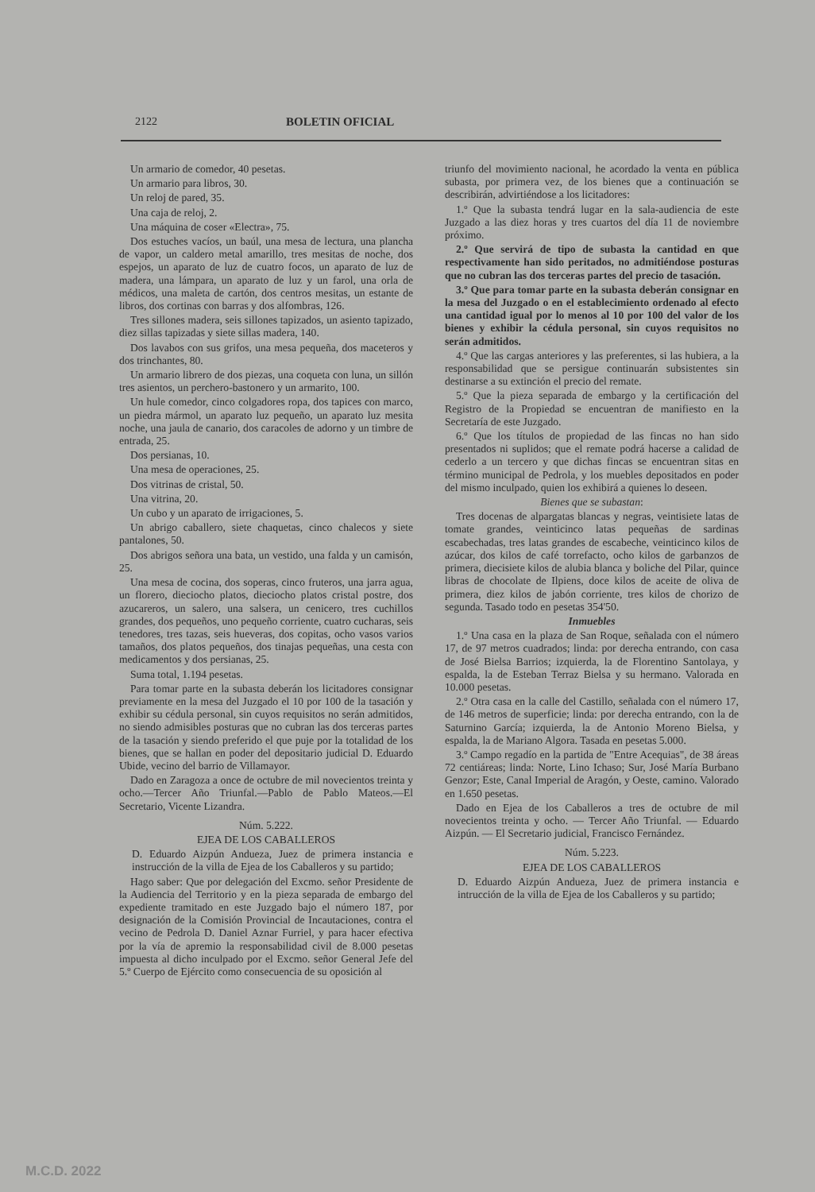2122 BOLETIN OFICIAL
Un armario de comedor, 40 pesetas.
Un armario para libros, 30.
Un reloj de pared, 35.
Una caja de reloj, 2.
Una máquina de coser «Electra», 75.
Dos estuches vacíos, un baúl, una mesa de lectura, una plancha de vapor, un caldero metal amarillo, tres mesitas de noche, dos espejos, un aparato de luz de cuatro focos, un aparato de luz de madera, una lámpara, un aparato de luz y un farol, una orla de médicos, una maleta de cartón, dos centros mesitas, un estante de libros, dos cortinas con barras y dos alfombras, 126.
Tres sillones madera, seis sillones tapizados, un asiento tapizado, diez sillas tapizadas y siete sillas madera, 140.
Dos lavabos con sus grifos, una mesa pequeña, dos maceteros y dos trinchantes, 80.
Un armario librero de dos piezas, una coqueta con luna, un sillón tres asientos, un perchero-bastonero y un armarito, 100.
Un hule comedor, cinco colgadores ropa, dos tapices con marco, un piedra mármol, un aparato luz pequeño, un aparato luz mesita noche, una jaula de canario, dos caracoles de adorno y un timbre de entrada, 25.
Dos persianas, 10.
Una mesa de operaciones, 25.
Dos vitrinas de cristal, 50.
Una vitrina, 20.
Un cubo y un aparato de irrigaciones, 5.
Un abrigo caballero, siete chaquetas, cinco chalecos y siete pantalones, 50.
Dos abrigos señora una bata, un vestido, una falda y un camisón, 25.
Una mesa de cocina, dos soperas, cinco fruteros, una jarra agua, un florero, dieciocho platos, dieciocho platos cristal postre, dos azucareros, un salero, una salsera, un cenicero, tres cuchillos grandes, dos pequeños, uno pequeño corriente, cuatro cucharas, seis tenedores, tres tazas, seis hueveras, dos copitas, ocho vasos varios tamaños, dos platos pequeños, dos tinajas pequeñas, una cesta con medicamentos y dos persianas, 25.
Suma total, 1.194 pesetas.
Para tomar parte en la subasta deberán los licitadores consignar previamente en la mesa del Juzgado el 10 por 100 de la tasación y exhibir su cédula personal, sin cuyos requisitos no serán admitidos, no siendo admisibles posturas que no cubran las dos terceras partes de la tasación y siendo preferido el que puje por la totalidad de los bienes, que se hallan en poder del depositario judicial D. Eduardo Ubide, vecino del barrio de Villamayor.
Dado en Zaragoza a once de octubre de mil novecientos treinta y ocho.—Tercer Año Triunfal.—Pablo de Pablo Mateos.—El Secretario, Vicente Lizandra.
Núm. 5.222.
EJEA DE LOS CABALLEROS
D. Eduardo Aizpún Andueza, Juez de primera instancia e instrucción de la villa de Ejea de los Caballeros y su partido;
Hago saber: Que por delegación del Excmo. señor Presidente de la Audiencia del Territorio y en la pieza separada de embargo del expediente tramitado en este Juzgado bajo el número 187, por designación de la Comisión Provincial de Incautaciones, contra el vecino de Pedrola D. Daniel Aznar Furriel, y para hacer efectiva por la vía de apremio la responsabilidad civil de 8.000 pesetas impuesta al dicho inculpado por el Excmo. señor General Jefe del 5.º Cuerpo de Ejército como consecuencia de su oposición al
triunfo del movimiento nacional, he acordado la venta en pública subasta, por primera vez, de los bienes que a continuación se describirán, advirtiéndose a los licitadores:
1.º Que la subasta tendrá lugar en la sala-audiencia de este Juzgado a las diez horas y tres cuartos del día 11 de noviembre próximo.
2.º Que servirá de tipo de subasta la cantidad en que respectivamente han sido peritados, no admitiéndose posturas que no cubran las dos terceras partes del precio de tasación.
3.º Que para tomar parte en la subasta deberán consignar en la mesa del Juzgado o en el establecimiento ordenado al efecto una cantidad igual por lo menos al 10 por 100 del valor de los bienes y exhibir la cédula personal, sin cuyos requisitos no serán admitidos.
4.º Que las cargas anteriores y las preferentes, si las hubiera, a la responsabilidad que se persigue continuarán subsistentes sin destinarse a su extinción el precio del remate.
5.º Que la pieza separada de embargo y la certificación del Registro de la Propiedad se encuentran de manifiesto en la Secretaría de este Juzgado.
6.º Que los títulos de propiedad de las fincas no han sido presentados ni suplidos; que el remate podrá hacerse a calidad de cederlo a un tercero y que dichas fincas se encuentran sitas en término municipal de Pedrola, y los muebles depositados en poder del mismo inculpado, quien los exhibirá a quienes lo deseen.
Bienes que se subastan:
Tres docenas de alpargatas blancas y negras, veintisiete latas de tomate grandes, veinticinco latas pequeñas de sardinas escabechadas, tres latas grandes de escabeche, veinticinco kilos de azúcar, dos kilos de café torrefacto, ocho kilos de garbanzos de primera, diecisiete kilos de alubia blanca y boliche del Pilar, quince libras de chocolate de Ilpiens, doce kilos de aceite de oliva de primera, diez kilos de jabón corriente, tres kilos de chorizo de segunda. Tasado todo en pesetas 354'50.
Inmuebles
1.º Una casa en la plaza de San Roque, señalada con el número 17, de 97 metros cuadrados; linda: por derecha entrando, con casa de José Bielsa Barrios; izquierda, la de Florentino Santolaya, y espalda, la de Esteban Terraz Bielsa y su hermano. Valorada en 10.000 pesetas.
2.º Otra casa en la calle del Castillo, señalada con el número 17, de 146 metros de superficie; linda: por derecha entrando, con la de Saturnino García; izquierda, la de Antonio Moreno Bielsa, y espalda, la de Mariano Algora. Tasada en pesetas 5.000.
3.º Campo regadío en la partida de "Entre Acequias", de 38 áreas 72 centiáreas; linda: Norte, Lino Ichaso; Sur, José María Burbano Genzor; Este, Canal Imperial de Aragón, y Oeste, camino. Valorado en 1.650 pesetas.
Dado en Ejea de los Caballeros a tres de octubre de mil novecientos treinta y ocho. — Tercer Año Triunfal. — Eduardo Aizpún. — El Secretario judicial, Francisco Fernández.
Núm. 5.223.
EJEA DE LOS CABALLEROS
D. Eduardo Aizpún Andueza, Juez de primera instancia e intrucción de la villa de Ejea de los Caballeros y su partido;
M.C.D. 2022